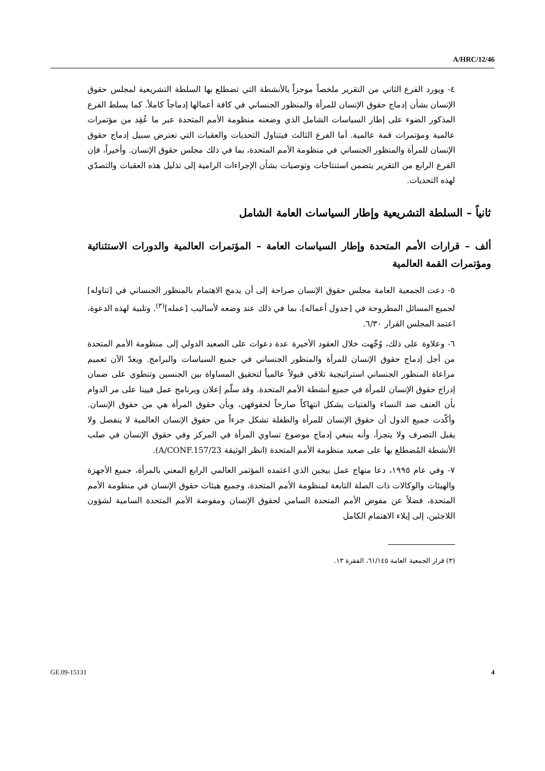A/HRC/12/46
٤- ويورد الفرع الثاني من التقرير ملخصاً موجزاً بالأنشطة التي تضطلع بها السلطة التشريعية لمجلس حقوق الإنسان بشأن إدماج حقوق الإنسان للمرأة والمنظور الجنساني في كافة أعمالها إدماجاً كاملاً. كما يسلط الفرع المذكور الضوء على إطار السياسات الشامل الذي وضعته منظومة الأمم المتحدة عبر ما عُقِد من مؤتمرات عالمية ومؤتمرات قمة عالمية. أما الفرع الثالث فيتناول التحديات والعقبات التي تعترض سبيل إدماج حقوق الإنسان للمرأة والمنظور الجنساني في منظومة الأمم المتحدة، بما في ذلك مجلس حقوق الإنسان. وأخيراً، فإن الفرع الرابع من التقرير يتضمن استنتاجات وتوصيات بشأن الإجراءات الرامية إلى تذليل هذه العقبات والتصدّي لهذه التحديات.
ثانياً – السلطة التشريعية وإطار السياسات العامة الشامل
ألف – قرارات الأمم المتحدة وإطار السياسات العامة – المؤتمرات العالمية والدورات الاستثنائية ومؤتمرات القمة العالمية
٥- دعت الجمعية العامة مجلس حقوق الإنسان صراحة إلى أن يدمج الاهتمام بالمنظور الجنساني في [تناوله] لجميع المسائل المطروحة في [جدول أعماله]، بما في ذلك عند وضعه لأساليب [عمله]<sup>(٣)</sup>. وتلبية لهذه الدعوة، اعتمد المجلس القرار ٦/٣٠.
٦- وعلاوة على ذلك، وُجِّهت خلال العقود الأخيرة عدة دعوات على الصعيد الدولي إلى منظومة الأمم المتحدة من أجل إدماج حقوق الإنسان للمرأة والمنظور الجنساني في جميع السياسات والبرامج. ويعدّ الآن تعميم مراعاة المنظور الجنساني استراتيجية تلاقي قبولاً عالمياً لتحقيق المساواة بين الجنسين وتنطوي على ضمان إدراج حقوق الإنسان للمرأة في جميع أنشطة الأمم المتحدة. وقد سلّم إعلان وبرنامج عمل فيينا على مر الدوام بأن العنف ضد النساء والفتيات يشكل انتهاكاً صارخاً لحقوقهن، وبأن حقوق المرأة هي من حقوق الإنسان. وأكّدت جميع الدول أن حقوق الإنسان للمرأة والطفلة تشكل جزءاً من حقوق الإنسان العالمية لا ينفصل ولا يقبل التصرف ولا يتجزأ، وأنه ينبغي إدماج موضوع تساوي المرأة في المركز وفي حقوق الإنسان في صلب الأنشطة المُضطلع بها على صعيد منظومة الأمم المتحدة (انظر الوثيقة A/CONF.157/23).
٧- وفي عام ١٩٩٥، دعا منهاج عمل بيجين الذي اعتمده المؤتمر العالمي الرابع المعني بالمرأة، جميع الأجهزة والهيئات والوكالات ذات الصلة التابعة لمنظومة الأمم المتحدة، وجميع هيئات حقوق الإنسان في منظومة الأمم المتحدة، فضلاً عن مفوض الأمم المتحدة السامي لحقوق الإنسان ومفوضة الأمم المتحدة السامية لشؤون اللاجئين، إلى إيلاء الاهتمام الكامل
(٣) قرار الجمعية العامة ٦١/١٤٥، الفقرة ١٣.
GE.09-15131 4